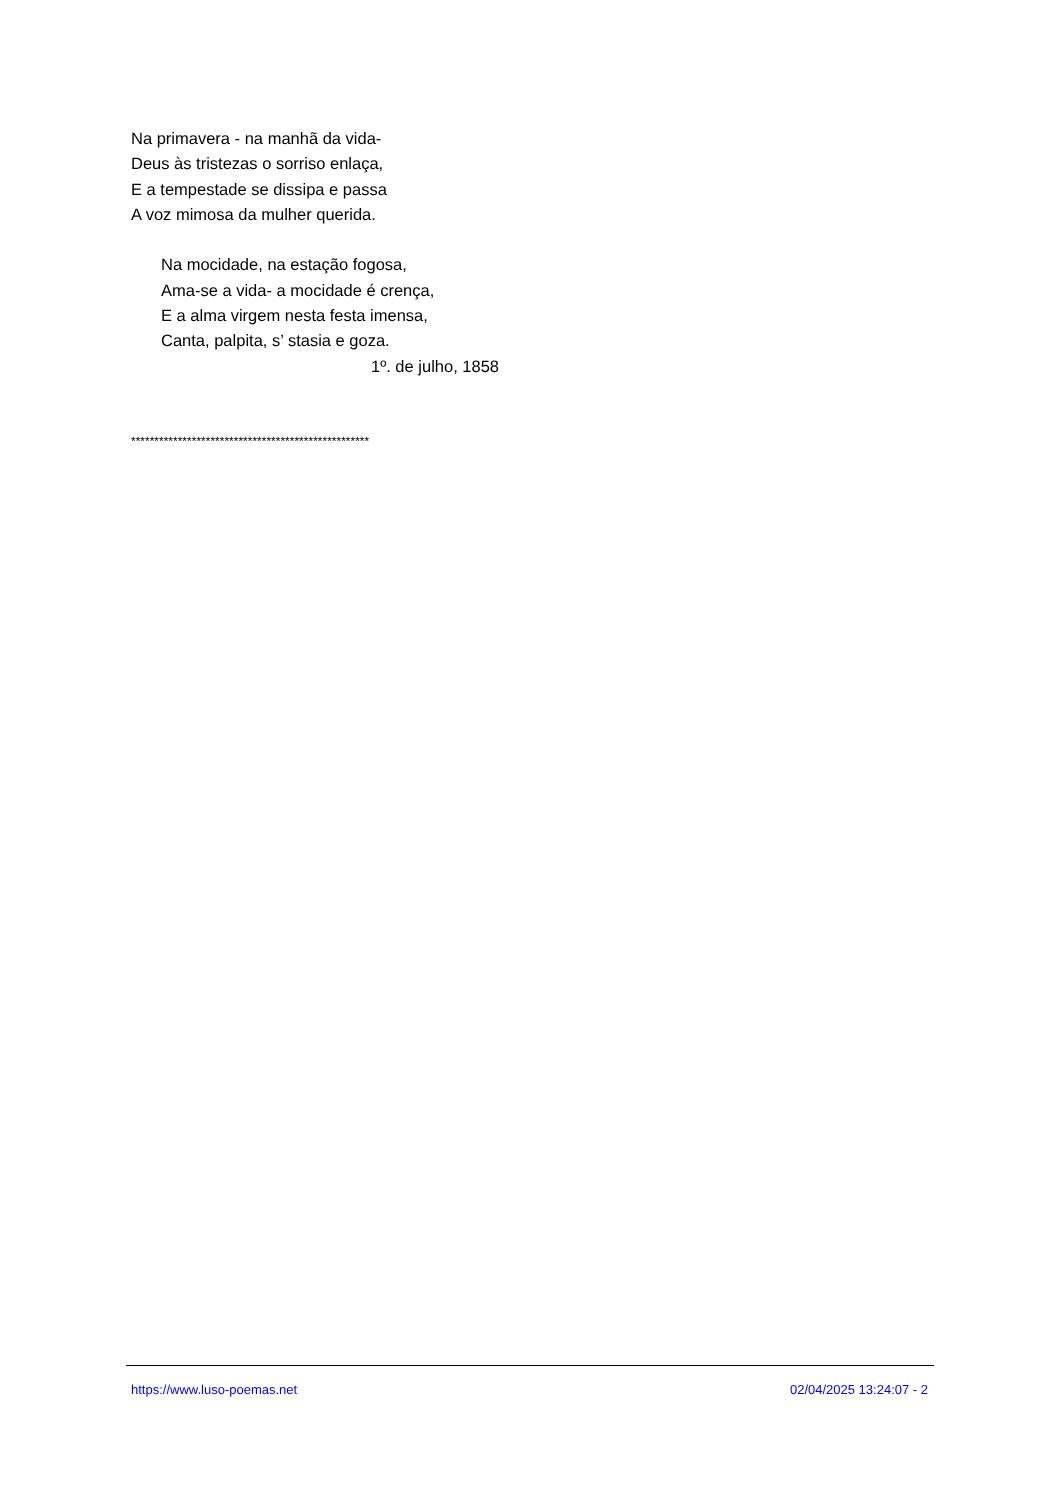Na primavera - na manhã da vida-
Deus às tristezas o sorriso enlaça,
E a tempestade se dissipa e passa
A voz mimosa da mulher querida.
Na mocidade, na estação fogosa,
Ama-se a vida- a mocidade é crença,
E a alma virgem nesta festa imensa,
Canta, palpita, s’ stasia e goza.
1º. de julho, 1858
***************************************************
https://www.luso-poemas.net 02/04/2025 13:24:07 - 2